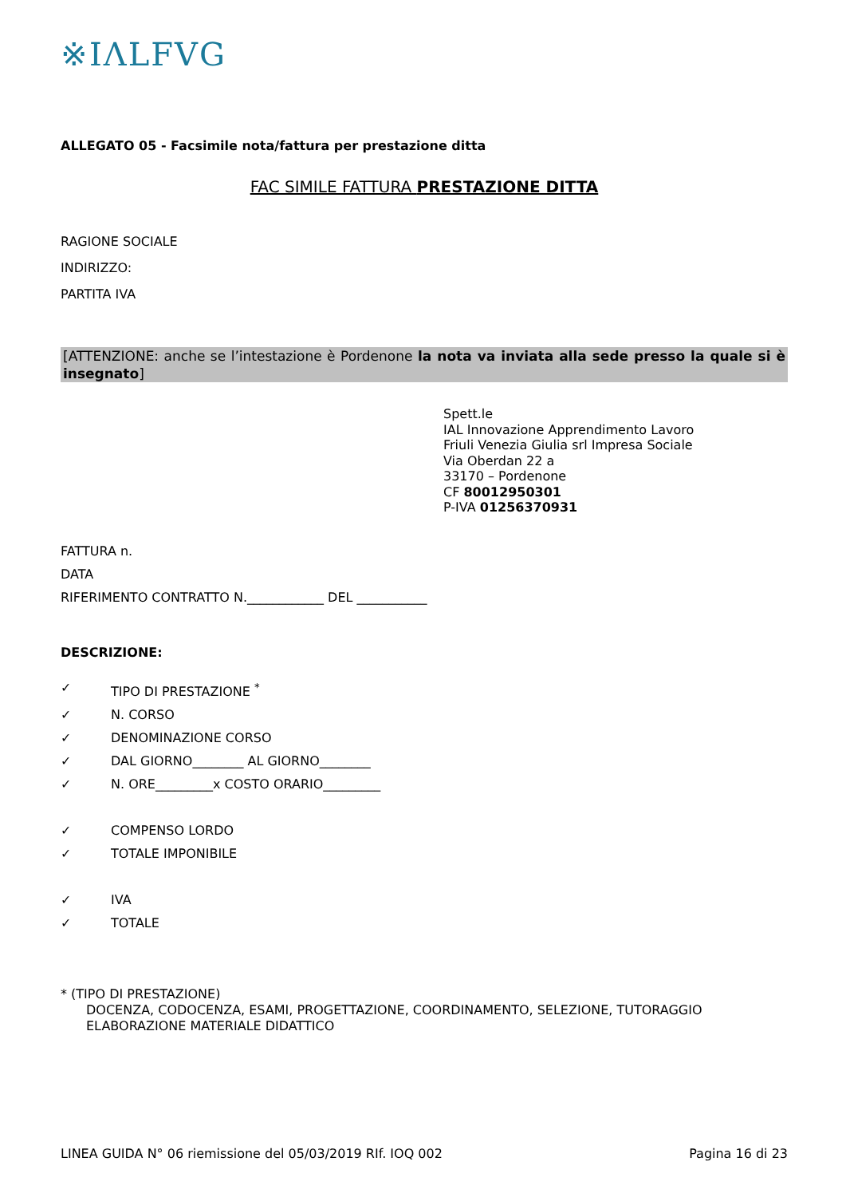※IΛLFVG
ALLEGATO 05 - Facsimile nota/fattura per prestazione ditta
FAC SIMILE FATTURA PRESTAZIONE DITTA
RAGIONE SOCIALE
INDIRIZZO:
PARTITA IVA
[ATTENZIONE: anche se l’intestazione è Pordenone la nota va inviata alla sede presso la quale si è insegnato]
Spett.le
IAL Innovazione Apprendimento Lavoro
Friuli Venezia Giulia srl Impresa Sociale
Via Oberdan 22 a
33170 – Pordenone
CF 80012950301
P-IVA 01256370931
FATTURA n.
DATA
RIFERIMENTO CONTRATTO N.____________ DEL ___________
DESCRIZIONE:
✓ TIPO DI PRESTAZIONE <sup>*</sup>
✓ N. CORSO
✓ DENOMINAZIONE CORSO
✓ DAL GIORNO________ AL GIORNO________
✓ N. ORE_________x COSTO ORARIO_________
✓ COMPENSO LORDO
✓ TOTALE IMPONIBILE
✓ IVA
✓ TOTALE
* (TIPO DI PRESTAZIONE)
DOCENZA, CODOCENZA, ESAMI, PROGETTAZIONE, COORDINAMENTO, SELEZIONE, TUTORAGGIO
ELABORAZIONE MATERIALE DIDATTICO
LINEA GUIDA N° 06 riemissione del 05/03/2019 RIf. IOQ 002 Pagina 16 di 23